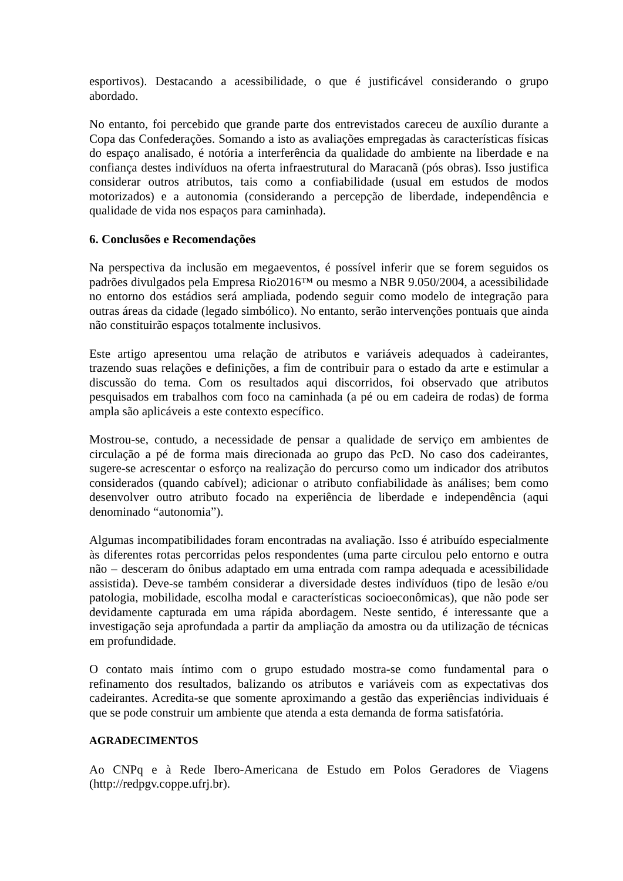esportivos). Destacando a acessibilidade, o que é justificável considerando o grupo abordado.
No entanto, foi percebido que grande parte dos entrevistados careceu de auxílio durante a Copa das Confederações. Somando a isto as avaliações empregadas às características físicas do espaço analisado, é notória a interferência da qualidade do ambiente na liberdade e na confiança destes indivíduos na oferta infraestrutural do Maracanã (pós obras). Isso justifica considerar outros atributos, tais como a confiabilidade (usual em estudos de modos motorizados) e a autonomia (considerando a percepção de liberdade, independência e qualidade de vida nos espaços para caminhada).
6. Conclusões e Recomendações
Na perspectiva da inclusão em megaeventos, é possível inferir que se forem seguidos os padrões divulgados pela Empresa Rio2016™ ou mesmo a NBR 9.050/2004, a acessibilidade no entorno dos estádios será ampliada, podendo seguir como modelo de integração para outras áreas da cidade (legado simbólico). No entanto, serão intervenções pontuais que ainda não constituirão espaços totalmente inclusivos.
Este artigo apresentou uma relação de atributos e variáveis adequados à cadeirantes, trazendo suas relações e definições, a fim de contribuir para o estado da arte e estimular a discussão do tema. Com os resultados aqui discorridos, foi observado que atributos pesquisados em trabalhos com foco na caminhada (a pé ou em cadeira de rodas) de forma ampla são aplicáveis a este contexto específico.
Mostrou-se, contudo, a necessidade de pensar a qualidade de serviço em ambientes de circulação a pé de forma mais direcionada ao grupo das PcD. No caso dos cadeirantes, sugere-se acrescentar o esforço na realização do percurso como um indicador dos atributos considerados (quando cabível); adicionar o atributo confiabilidade às análises; bem como desenvolver outro atributo focado na experiência de liberdade e independência (aqui denominado “autonomia”).
Algumas incompatibilidades foram encontradas na avaliação. Isso é atribuído especialmente às diferentes rotas percorridas pelos respondentes (uma parte circulou pelo entorno e outra não – desceram do ônibus adaptado em uma entrada com rampa adequada e acessibilidade assistida). Deve-se também considerar a diversidade destes indivíduos (tipo de lesão e/ou patologia, mobilidade, escolha modal e características socioeconômicas), que não pode ser devidamente capturada em uma rápida abordagem. Neste sentido, é interessante que a investigação seja aprofundada a partir da ampliação da amostra ou da utilização de técnicas em profundidade.
O contato mais íntimo com o grupo estudado mostra-se como fundamental para o refinamento dos resultados, balizando os atributos e variáveis com as expectativas dos cadeirantes. Acredita-se que somente aproximando a gestão das experiências individuais é que se pode construir um ambiente que atenda a esta demanda de forma satisfatória.
AGRADECIMENTOS
Ao CNPq e à Rede Ibero-Americana de Estudo em Polos Geradores de Viagens (http://redpgv.coppe.ufrj.br).